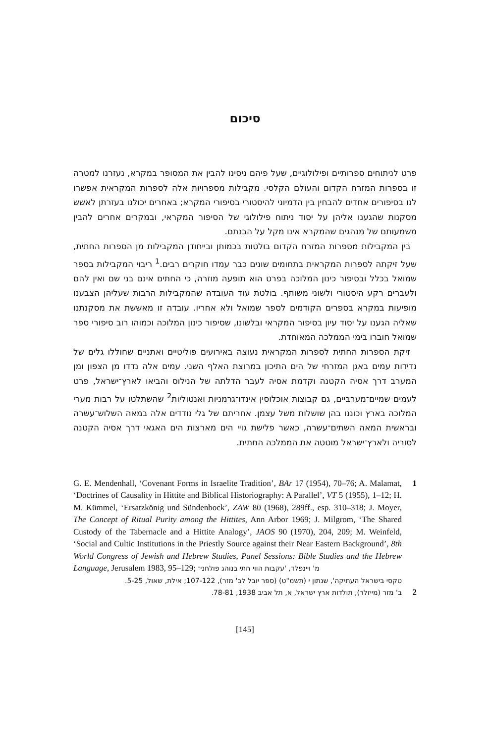סיכום
פרט לניתוחים ספרותיים ופילולוגיים, שעל פיהם ניסינו להבין את המסופר במקרא, נעזרנו למטרה זו בספרות המזרח הקדום והעולם הקלסי. מקבילות מספרויות אלה לספרות המקראית אפשרו לנו בסיפורים אחדים להבחין בין הדמיוני להיסטורי בסיפורי המקרא; באחרים יכולנו בעזרתן לאשש מסקנות שהגענו אליהן על יסוד ניתוח פילולוגי של הסיפור המקראי, ובמקרים אחרים להבין משמעותם של מנהגים שהמקרא אינו מקל על הבנתם.
בין המקבילות מספרות המזרח הקדום בולטות בכמותן ובייחודן המקבילות מן הספרות החתית, שעל זיקתה לספרות המקראית בתחומים שונים כבר עמדו חוקרים רבים.<sup>1</sup> ריבוי המקבילות בספר שמואל בכלל ובסיפור כינון המלוכה בפרט הוא תופעה מוזרה, כי החתים אינם בני שם ואין להם ולעברים רקע היסטורי ולשוני משותף. בולטת עוד העובדה שהמקבילות הרבות שעליהן הצבענו מופיעות במקרא בספרים הקודמים לספר שמואל ולא אחריו. עובדה זו מאששת את מסקנתנו שאליה הגענו על יסוד עיון בסיפור המקראי ובלשונו, שסיפור כינון המלוכה וכמוהו רוב סיפורי ספר שמואל חוברו בימי הממלכה המאוחדת.
זיקת הספרות החתית לספרות המקראית נעוצה באירועים פוליטיים ואתניים שחוללו גלים של נדידות עמים באגן המזרחי של הים התיכון במרוצת האלף השני. עמים אלה נדדו מן הצפון ומן המערב דרך אסיה הקטנה וקדמת אסיה לעבר הדלתה של הנילוס והביאו לארץ־ישראל, פרט לעמים שמיים־מערביים, גם קבוצות אוכלוסין אינדו־גרמניות ואנטוליות<sup>2</sup> שהשתלטו על רבות מערי המלוכה בארץ וכוננו בהן שושלות משל עצמן. אחריתם של גלי נודדים אלה במאה השלוש־עשרה ובראשית המאה השתים־עשרה, כאשר פלישת גויי הים מארצות הים האגאי דרך אסיה הקטנה לסוריה ולארץ־ישראל מוטטה את הממלכה החתית.
1 G. E. Mendenhall, ‘Covenant Forms in Israelite Tradition’, BAr 17 (1954), 70–76; A. Malamat, ‘Doctrines of Causality in Hittite and Biblical Historiography: A Parallel’, VT 5 (1955), 1–12; H. M. Kümmel, ‘Ersatzkönig und Sündenbock’, ZAW 80 (1968), 289ff., esp. 310–318; J. Moyer, The Concept of Ritual Purity among the Hittites, Ann Arbor 1969; J. Milgrom, ‘The Shared Custody of the Tabernacle and a Hittite Analogy’, JAOS 90 (1970), 204, 209; M. Weinfeld, ‘Social and Cultic Institutions in the Priestly Source against their Near Eastern Background’, 8th World Congress of Jewish and Hebrew Studies, Panel Sessions: Bible Studies and the Hebrew Language, Jerusalem 1983, 95–129; מ' ויינפלד, 'עקבות הווי חתי בנוהג פולחני־
טקסי בישראל העתיקה', שנתון י (תשמ"ט) (ספר יובל לב' מזר), 107-122; אילת, שאול, 5-25.
2
ב' מזר (מייזלר), תולדות ארץ ישראל, א, תל אביב 1938, 78-81.
[145]